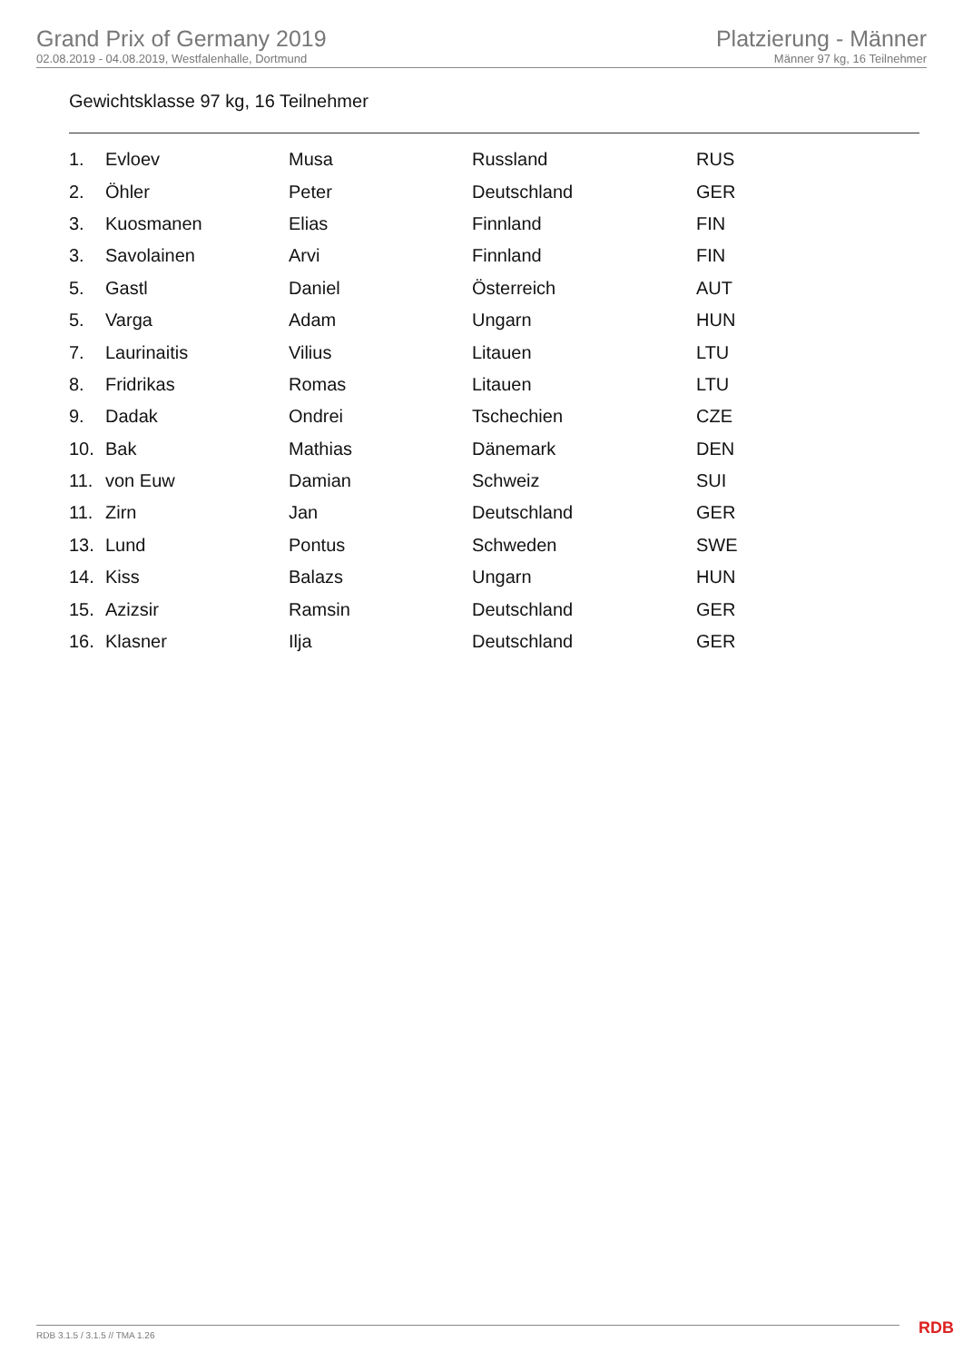Grand Prix of Germany 2019
02.08.2019 - 04.08.2019, Westfalenhalle, Dortmund
Platzierung - Männer
Männer 97 kg, 16 Teilnehmer
Gewichtsklasse 97 kg, 16 Teilnehmer
| 1. | Evloev | Musa | Russland | RUS |
| 2. | Öhler | Peter | Deutschland | GER |
| 3. | Kuosmanen | Elias | Finnland | FIN |
| 3. | Savolainen | Arvi | Finnland | FIN |
| 5. | Gastl | Daniel | Österreich | AUT |
| 5. | Varga | Adam | Ungarn | HUN |
| 7. | Laurinaitis | Vilius | Litauen | LTU |
| 8. | Fridrikas | Romas | Litauen | LTU |
| 9. | Dadak | Ondrei | Tschechien | CZE |
| 10. | Bak | Mathias | Dänemark | DEN |
| 11. | von Euw | Damian | Schweiz | SUI |
| 11. | Zirn | Jan | Deutschland | GER |
| 13. | Lund | Pontus | Schweden | SWE |
| 14. | Kiss | Balazs | Ungarn | HUN |
| 15. | Azizsir | Ramsin | Deutschland | GER |
| 16. | Klasner | Ilja | Deutschland | GER |
RDB 3.1.5 / 3.1.5 // TMA 1.26 RDB